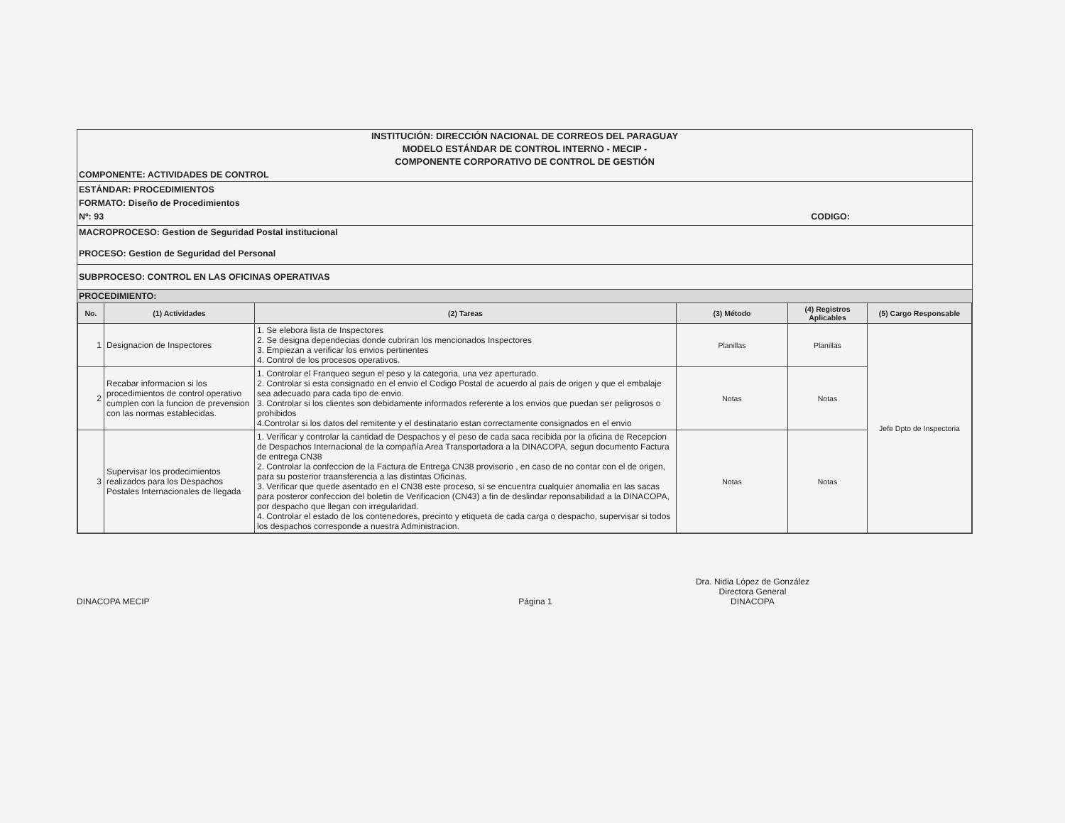INSTITUCIÓN: DIRECCIÓN NACIONAL DE CORREOS DEL PARAGUAY
MODELO ESTÁNDAR DE CONTROL INTERNO - MECIP -
COMPONENTE CORPORATIVO DE CONTROL DE GESTIÓN
COMPONENTE: ACTIVIDADES DE CONTROL
ESTÁNDAR: PROCEDIMIENTOS
FORMATO: Diseño de Procedimientos
Nº: 93 CODIGO:
MACROPROCESO: Gestion de Seguridad Postal institucional
PROCESO: Gestion de Seguridad del Personal
SUBPROCESO: CONTROL EN LAS OFICINAS OPERATIVAS
PROCEDIMIENTO:
| No. | (1) Actividades | (2) Tareas | (3) Método | (4) Registros Aplicables | (5) Cargo Responsable |
| --- | --- | --- | --- | --- | --- |
| 1 | Designacion de Inspectores | 1. Se elebora lista de Inspectores 2. Se designa dependecias donde cubriran los mencionados Inspectores 3. Empiezan a verificar los envios pertinentes 4. Control de los procesos operativos. | Planillas | Planillas | Jefe Dpto de Inspectoria |
| 2 | Recabar informacion si los procedimientos de control operativo cumplen con la funcion de prevension con las normas establecidas. | 1. Controlar el Franqueo segun el peso y la categoria, una vez aperturado. 2. Controlar si esta consignado en el envio el Codigo Postal de acuerdo al pais de origen y que el embalaje sea adecuado para cada tipo de envio. 3. Controlar si los clientes son debidamente informados referente a los envios que puedan ser peligrosos o prohibidos 4.Controlar si los datos del remitente y el destinatario estan correctamente consignados en el envio | Notas | Notas | |
| 3 | Supervisar los prodecimientos realizados para los Despachos Postales Internacionales de llegada | 1. Verificar y controlar la cantidad de Despachos y el peso de cada saca recibida por la oficina de Recepcion de Despachos Internacional de la compañía Area Transportadora a la DINACOPA, segun documento Factura de entrega CN38 2. Controlar la confeccion de la Factura de Entrega CN38 provisorio , en caso de no contar con el de origen, para su posterior traansferencia a las distintas Oficinas. 3. Verificar que quede asentado en el CN38 este proceso, si se encuentra cualquier anomalia en las sacas para posteror confeccion del boletin de Verificacion (CN43) a fin de deslindar reponsabilidad a la DINACOPA, por despacho que llegan con irregularidad. 4. Controlar el estado de los contenedores, precinto y etiqueta de cada carga o despacho, supervisar si todos los despachos corresponde a nuestra Administracion. | Notas | Notas | |
DINACOPA MECIP
Página 1
Dra. Nidia López de González
Directora General
DINACOPA